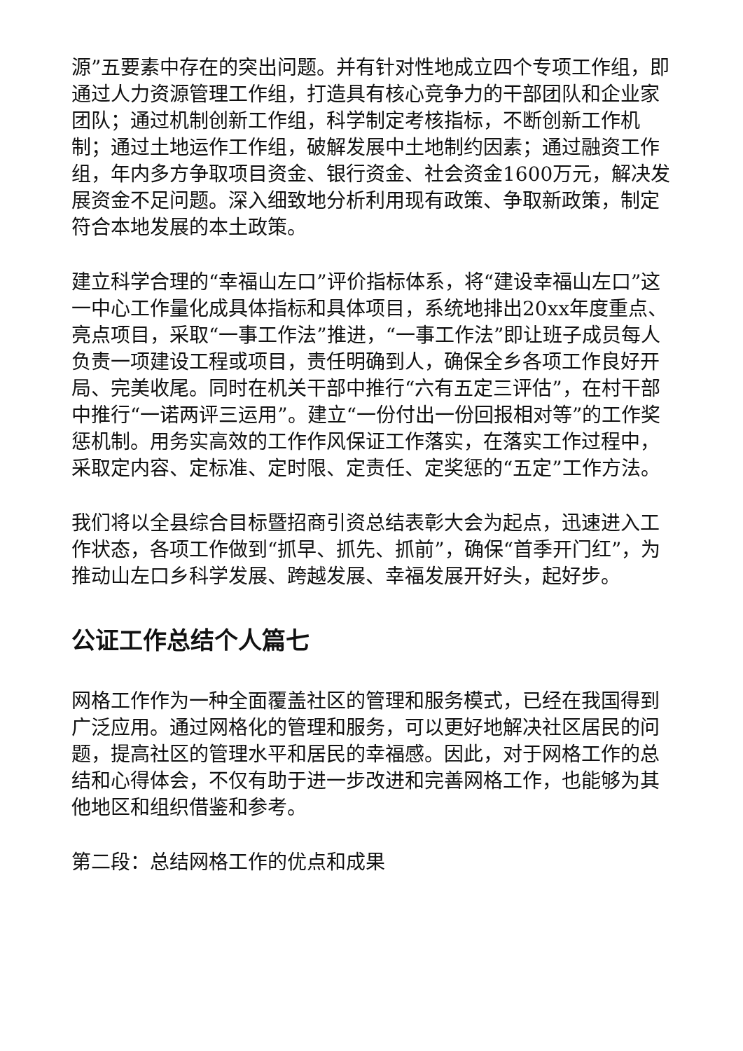源”五要素中存在的突出问题。并有针对性地成立四个专项工作组，即通过人力资源管理工作组，打造具有核心竞争力的干部团队和企业家团队；通过机制创新工作组，科学制定考核指标，不断创新工作机制；通过土地运作工作组，破解发展中土地制约因素；通过融资工作组，年内多方争取项目资金、银行资金、社会资金1600万元，解决发展资金不足问题。深入细致地分析利用现有政策、争取新政策，制定符合本地发展的本土政策。
建立科学合理的“幸福山左口”评价指标体系，将“建设幸福山左口”这一中心工作量化成具体指标和具体项目，系统地排出20xx年度重点、亮点项目，采取“一事工作法”推进，“一事工作法”即让班子成员每人负责一项建设工程或项目，责任明确到人，确保全乡各项工作良好开局、完美收尾。同时在机关干部中推行“六有五定三评估”，在村干部中推行“一诺两评三运用”。建立“一份付出一份回报相对等”的工作奖惩机制。用务实高效的工作作风保证工作落实，在落实工作过程中，采取定内容、定标准、定时限、定责任、定奖惩的“五定”工作方法。
我们将以全县综合目标暨招商引资总结表彰大会为起点，迅速进入工作状态，各项工作做到“抓早、抓先、抓前”，确保“首季开门红”，为推动山左口乡科学发展、跨越发展、幸福发展开好头，起好步。
公证工作总结个人篇七
网格工作作为一种全面覆盖社区的管理和服务模式，已经在我国得到广泛应用。通过网格化的管理和服务，可以更好地解决社区居民的问题，提高社区的管理水平和居民的幸福感。因此，对于网格工作的总结和心得体会，不仅有助于进一步改进和完善网格工作，也能够为其他地区和组织借鉴和参考。
第二段：总结网格工作的优点和成果